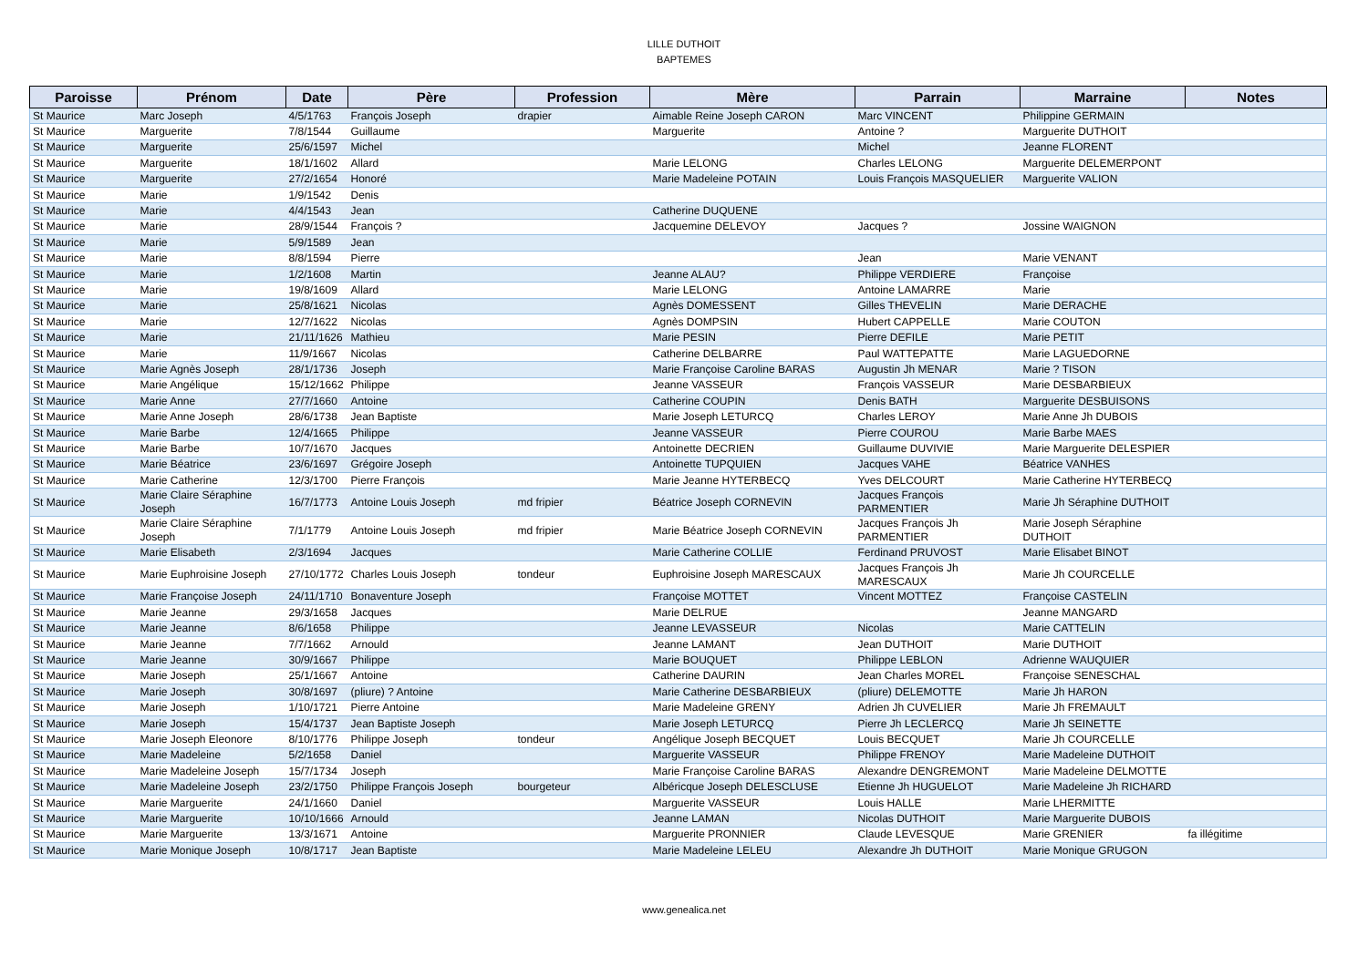LILLE DUTHOIT
BAPTEMES
| Paroisse | Prénom | Date | Père | Profession | Mère | Parrain | Marraine | Notes |
| --- | --- | --- | --- | --- | --- | --- | --- | --- |
| St Maurice | Marc Joseph | 4/5/1763 | François Joseph | drapier | Aimable Reine Joseph CARON | Marc VINCENT | Philippine GERMAIN | |
| St Maurice | Marguerite | 7/8/1544 | Guillaume | | Marguerite | Antoine ? | Marguerite DUTHOIT | |
| St Maurice | Marguerite | 25/6/1597 | Michel | | | Michel | Jeanne FLORENT | |
| St Maurice | Marguerite | 18/1/1602 | Allard | | Marie LELONG | Charles LELONG | Marguerite DELEMERPONT | |
| St Maurice | Marguerite | 27/2/1654 | Honoré | | Marie Madeleine POTAIN | Louis François MASQUELIER | Marguerite VALION | |
| St Maurice | Marie | 1/9/1542 | Denis | | | | | |
| St Maurice | Marie | 4/4/1543 | Jean | | Catherine DUQUENE | | | |
| St Maurice | Marie | 28/9/1544 | François ? | | Jacquemine DELEVOY | Jacques ? | Jossine WAIGNON | |
| St Maurice | Marie | 5/9/1589 | Jean | | | | | |
| St Maurice | Marie | 8/8/1594 | Pierre | | | Jean | Marie VENANT | |
| St Maurice | Marie | 1/2/1608 | Martin | | Jeanne ALAU? | Philippe VERDIERE | Françoise | |
| St Maurice | Marie | 19/8/1609 | Allard | | Marie LELONG | Antoine LAMARRE | Marie | |
| St Maurice | Marie | 25/8/1621 | Nicolas | | Agnès DOMESSENT | Gilles THEVELIN | Marie DERACHE | |
| St Maurice | Marie | 12/7/1622 | Nicolas | | Agnès DOMPSIN | Hubert CAPPELLE | Marie COUTON | |
| St Maurice | Marie | 21/11/1626 | Mathieu | | Marie PESIN | Pierre DEFILE | Marie PETIT | |
| St Maurice | Marie | 11/9/1667 | Nicolas | | Catherine DELBARRE | Paul WATTEPATTE | Marie LAGUEDORNE | |
| St Maurice | Marie Agnès Joseph | 28/1/1736 | Joseph | | Marie Françoise Caroline BARAS | Augustin Jh MENAR | Marie ? TISON | |
| St Maurice | Marie Angélique | 15/12/1662 | Philippe | | Jeanne VASSEUR | François VASSEUR | Marie DESBARBIEUX | |
| St Maurice | Marie Anne | 27/7/1660 | Antoine | | Catherine COUPIN | Denis BATH | Marguerite DESBUISONS | |
| St Maurice | Marie Anne Joseph | 28/6/1738 | Jean Baptiste | | Marie Joseph LETURCQ | Charles LEROY | Marie Anne Jh DUBOIS | |
| St Maurice | Marie Barbe | 12/4/1665 | Philippe | | Jeanne VASSEUR | Pierre COUROU | Marie Barbe MAES | |
| St Maurice | Marie Barbe | 10/7/1670 | Jacques | | Antoinette DECRIEN | Guillaume DUVIVIE | Marie Marguerite DELESPIER | |
| St Maurice | Marie Béatrice | 23/6/1697 | Grégoire Joseph | | Antoinette TUPQUIEN | Jacques VAHE | Béatrice VANHES | |
| St Maurice | Marie Catherine | 12/3/1700 | Pierre François | | Marie Jeanne HYTERBECQ | Yves DELCOURT | Marie Catherine HYTERBECQ | |
| St Maurice | Marie Claire Séraphine Joseph | 16/7/1773 | Antoine Louis Joseph | md fripier | Béatrice Joseph CORNEVIN | Jacques François PARMENTIER | Marie Jh Séraphine DUTHOIT | |
| St Maurice | Marie Claire Séraphine Joseph | 7/1/1779 | Antoine Louis Joseph | md fripier | Marie Béatrice Joseph CORNEVIN | Jacques François Jh PARMENTIER | Marie Joseph Séraphine DUTHOIT | |
| St Maurice | Marie Elisabeth | 2/3/1694 | Jacques | | Marie Catherine COLLIE | Ferdinand PRUVOST | Marie Elisabet BINOT | |
| St Maurice | Marie Euphroisine Joseph | 27/10/1772 | Charles Louis Joseph | tondeur | Euphroisine Joseph MARESCAUX | Jacques François Jh MARESCAUX | Marie Jh COURCELLE | |
| St Maurice | Marie Françoise Joseph | 24/11/1710 | Bonaventure Joseph | | Françoise MOTTET | Vincent MOTTEZ | Françoise CASTELIN | |
| St Maurice | Marie Jeanne | 29/3/1658 | Jacques | | Marie DELRUE | | Jeanne MANGARD | |
| St Maurice | Marie Jeanne | 8/6/1658 | Philippe | | Jeanne LEVASSEUR | Nicolas | Marie CATTELIN | |
| St Maurice | Marie Jeanne | 7/7/1662 | Arnould | | Jeanne LAMANT | Jean DUTHOIT | Marie DUTHOIT | |
| St Maurice | Marie Jeanne | 30/9/1667 | Philippe | | Marie BOUQUET | Philippe LEBLON | Adrienne WAUQUIER | |
| St Maurice | Marie Joseph | 25/1/1667 | Antoine | | Catherine DAURIN | Jean Charles MOREL | Françoise SENESCHAL | |
| St Maurice | Marie Joseph | 30/8/1697 | (pliure) ? Antoine | | Marie Catherine DESBARBIEUX | (pliure) DELEMOTTE | Marie Jh HARON | |
| St Maurice | Marie Joseph | 1/10/1721 | Pierre Antoine | | Marie Madeleine GRENY | Adrien Jh CUVELIER | Marie Jh FREMAULT | |
| St Maurice | Marie Joseph | 15/4/1737 | Jean Baptiste Joseph | | Marie Joseph LETURCQ | Pierre Jh LECLERCQ | Marie Jh SEINETTE | |
| St Maurice | Marie Joseph Eleonore | 8/10/1776 | Philippe Joseph | tondeur | Angélique Joseph BECQUET | Louis BECQUET | Marie Jh COURCELLE | |
| St Maurice | Marie Madeleine | 5/2/1658 | Daniel | | Marguerite VASSEUR | Philippe FRENOY | Marie Madeleine DUTHOIT | |
| St Maurice | Marie Madeleine Joseph | 15/7/1734 | Joseph | | Marie Françoise Caroline BARAS | Alexandre DENGREMONT | Marie Madeleine DELMOTTE | |
| St Maurice | Marie Madeleine Joseph | 23/2/1750 | Philippe François Joseph | bourgeteur | Albéricque Joseph DELESCLUSE | Etienne Jh HUGUELOT | Marie Madeleine Jh RICHARD | |
| St Maurice | Marie Marguerite | 24/1/1660 | Daniel | | Marguerite VASSEUR | Louis HALLE | Marie LHERMITTE | |
| St Maurice | Marie Marguerite | 10/10/1666 | Arnould | | Jeanne LAMAN | Nicolas DUTHOIT | Marie Marguerite DUBOIS | |
| St Maurice | Marie Marguerite | 13/3/1671 | Antoine | | Marguerite PRONNIER | Claude LEVESQUE | Marie GRENIER | fa illégitime |
| St Maurice | Marie Monique Joseph | 10/8/1717 | Jean Baptiste | | Marie Madeleine LELEU | Alexandre Jh DUTHOIT | Marie Monique GRUGON | |
www.genealica.net